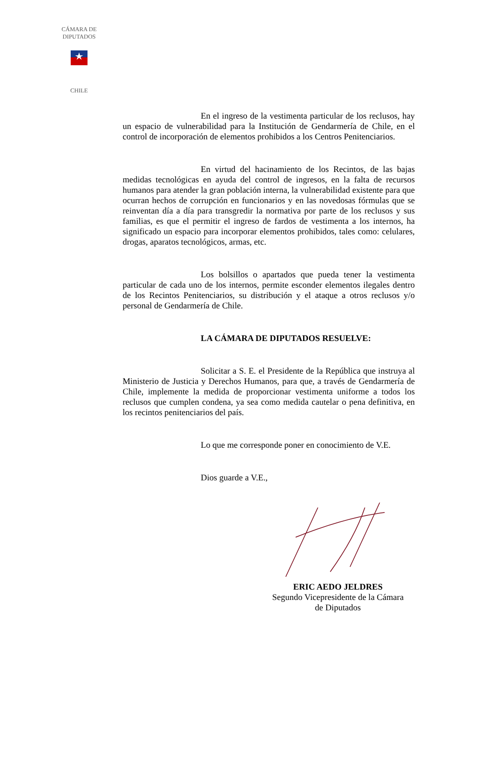CÁMARA DE DIPUTADOS
CHILE
En el ingreso de la vestimenta particular de los reclusos, hay un espacio de vulnerabilidad para la Institución de Gendarmería de Chile, en el control de incorporación de elementos prohibidos a los Centros Penitenciarios.
En virtud del hacinamiento de los Recintos, de las bajas medidas tecnológicas en ayuda del control de ingresos, en la falta de recursos humanos para atender la gran población interna, la vulnerabilidad existente para que ocurran hechos de corrupción en funcionarios y en las novedosas fórmulas que se reinventan día a día para transgredir la normativa por parte de los reclusos y sus familias, es que el permitir el ingreso de fardos de vestimenta a los internos, ha significado un espacio para incorporar elementos prohibidos, tales como: celulares, drogas, aparatos tecnológicos, armas, etc.
Los bolsillos o apartados que pueda tener la vestimenta particular de cada uno de los internos, permite esconder elementos ilegales dentro de los Recintos Penitenciarios, su distribución y el ataque a otros reclusos y/o personal de Gendarmería de Chile.
LA CÁMARA DE DIPUTADOS RESUELVE:
Solicitar a S. E. el Presidente de la República que instruya al Ministerio de Justicia y Derechos Humanos, para que, a través de Gendarmería de Chile, implemente la medida de proporcionar vestimenta uniforme a todos los reclusos que cumplen condena, ya sea como medida cautelar o pena definitiva, en los recintos penitenciarios del país.
Lo que me corresponde poner en conocimiento de V.E.
Dios guarde a V.E.,
ERIC AEDO JELDRES
Segundo Vicepresidente de la Cámara
de Diputados